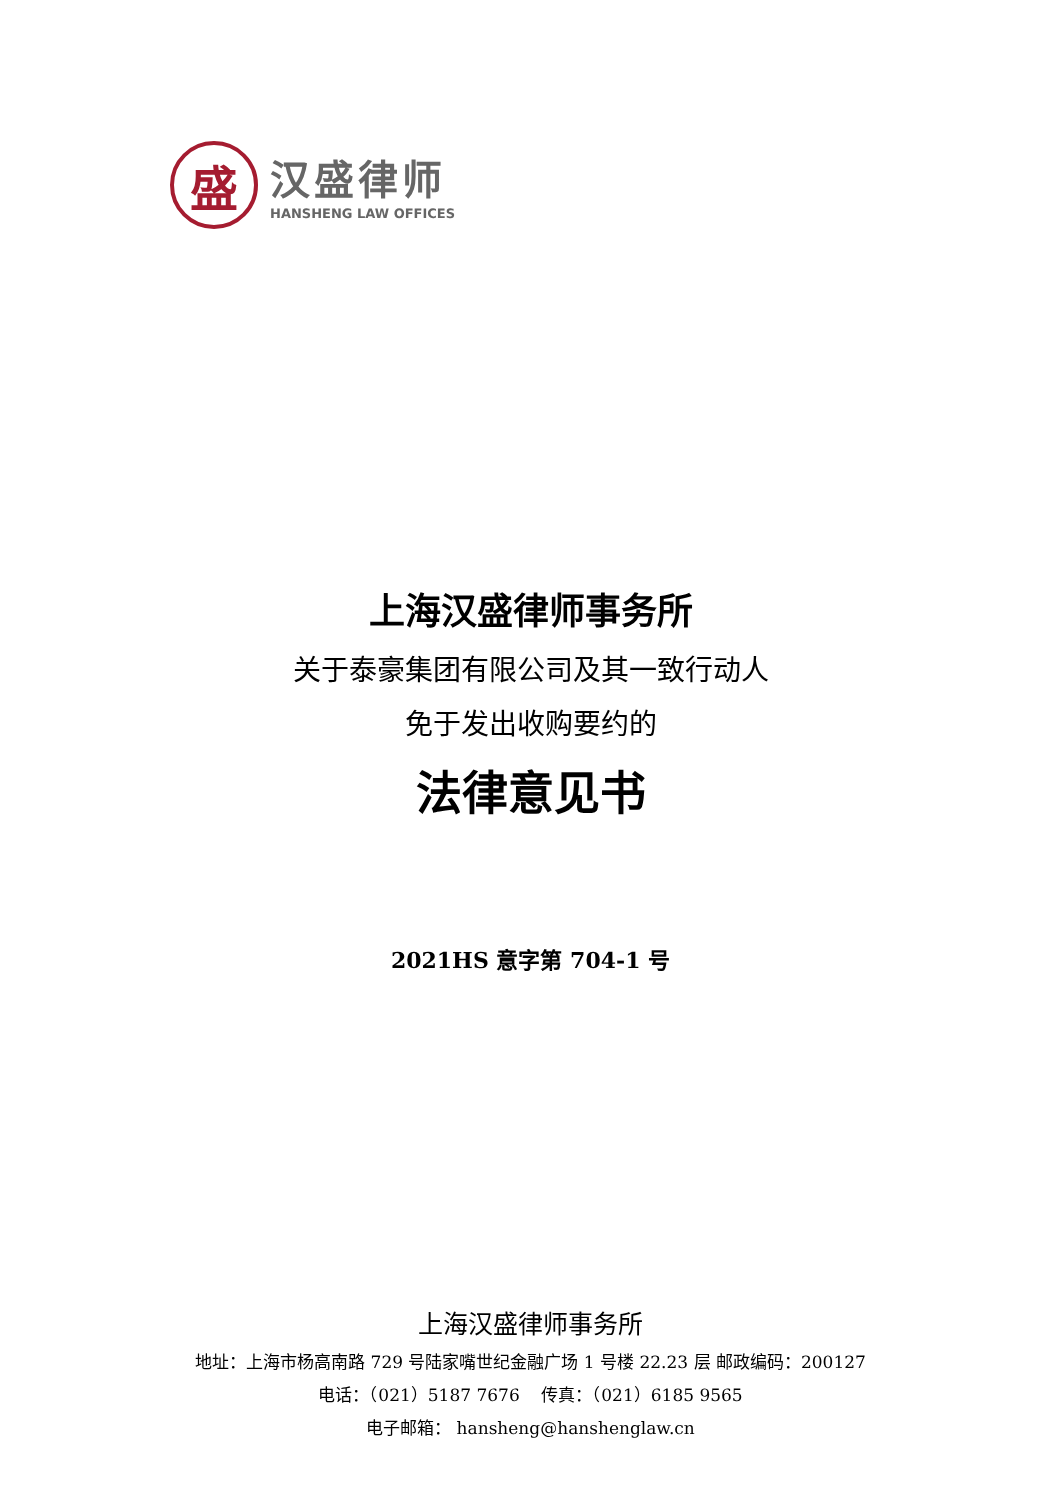盛
汉盛律师
HANSHENG LAW OFFICES
上海汉盛律师事务所
关于泰豪集团有限公司及其一致行动人
免于发出收购要约的
法律意见书
2021HS 意字第 704-1 号
上海汉盛律师事务所
地址：上海市杨高南路 729 号陆家嘴世纪金融广场 1 号楼 22.23 层 邮政编码：200127
电话：（021）5187 7676 传真：（021）6185 9565
电子邮箱： hansheng@hanshenglaw.cn